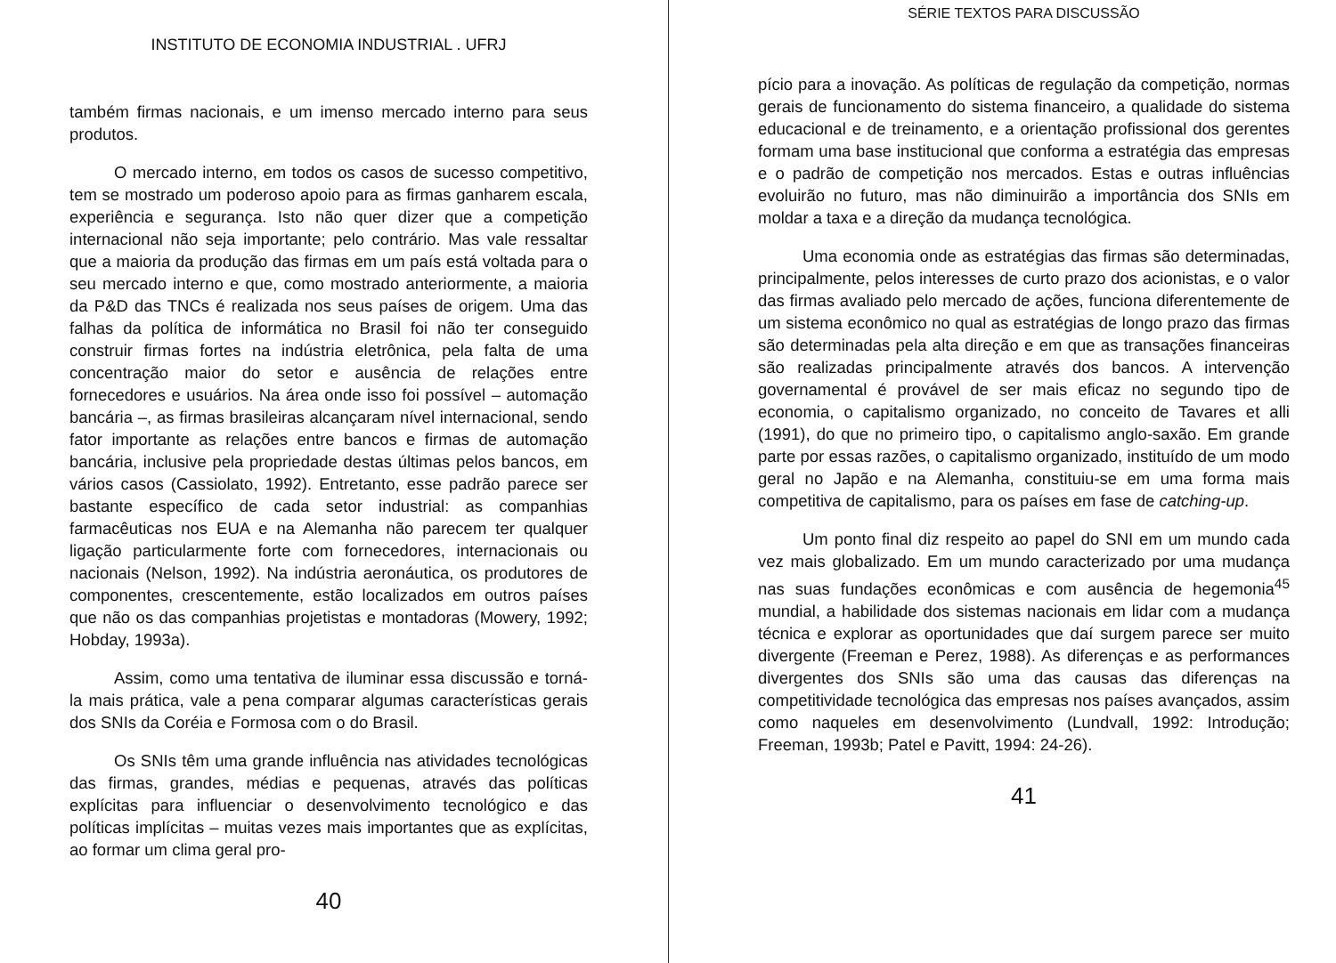INSTITUTO DE ECONOMIA INDUSTRIAL . UFRJ
também firmas nacionais, e um imenso mercado interno para seus produtos.
O mercado interno, em todos os casos de sucesso competitivo, tem se mostrado um poderoso apoio para as firmas ganharem escala, experiência e segurança. Isto não quer dizer que a competição internacional não seja importante; pelo contrário. Mas vale ressaltar que a maioria da produção das firmas em um país está voltada para o seu mercado interno e que, como mostrado anteriormente, a maioria da P&D das TNCs é realizada nos seus países de origem. Uma das falhas da política de informática no Brasil foi não ter conseguido construir firmas fortes na indústria eletrônica, pela falta de uma concentração maior do setor e ausência de relações entre fornecedores e usuários. Na área onde isso foi possível – automação bancária –, as firmas brasileiras alcançaram nível internacional, sendo fator importante as relações entre bancos e firmas de automação bancária, inclusive pela propriedade destas últimas pelos bancos, em vários casos (Cassiolato, 1992). Entretanto, esse padrão parece ser bastante específico de cada setor industrial: as companhias farmacêuticas nos EUA e na Alemanha não parecem ter qualquer ligação particularmente forte com fornecedores, internacionais ou nacionais (Nelson, 1992). Na indústria aeronáutica, os produtores de componentes, crescentemente, estão localizados em outros países que não os das companhias projetistas e montadoras (Mowery, 1992; Hobday, 1993a).
Assim, como uma tentativa de iluminar essa discussão e torná-la mais prática, vale a pena comparar algumas características gerais dos SNIs da Coréia e Formosa com o do Brasil.
Os SNIs têm uma grande influência nas atividades tecnológicas das firmas, grandes, médias e pequenas, através das políticas explícitas para influenciar o desenvolvimento tecnológico e das políticas implícitas – muitas vezes mais importantes que as explícitas, ao formar um clima geral pro-
40
SÉRIE TEXTOS PARA DISCUSSÃO
pício para a inovação. As políticas de regulação da competição, normas gerais de funcionamento do sistema financeiro, a qualidade do sistema educacional e de treinamento, e a orientação profissional dos gerentes formam uma base institucional que conforma a estratégia das empresas e o padrão de competição nos mercados. Estas e outras influências evoluirão no futuro, mas não diminuirão a importância dos SNIs em moldar a taxa e a direção da mudança tecnológica.
Uma economia onde as estratégias das firmas são determinadas, principalmente, pelos interesses de curto prazo dos acionistas, e o valor das firmas avaliado pelo mercado de ações, funciona diferentemente de um sistema econômico no qual as estratégias de longo prazo das firmas são determinadas pela alta direção e em que as transações financeiras são realizadas principalmente através dos bancos. A intervenção governamental é provável de ser mais eficaz no segundo tipo de economia, o capitalismo organizado, no conceito de Tavares et alli (1991), do que no primeiro tipo, o capitalismo anglo-saxão. Em grande parte por essas razões, o capitalismo organizado, instituído de um modo geral no Japão e na Alemanha, constituiu-se em uma forma mais competitiva de capitalismo, para os países em fase de catching-up.
Um ponto final diz respeito ao papel do SNI em um mundo cada vez mais globalizado. Em um mundo caracterizado por uma mudança nas suas fundações econômicas e com ausência de hegemonia<sup>45</sup> mundial, a habilidade dos sistemas nacionais em lidar com a mudança técnica e explorar as oportunidades que daí surgem parece ser muito divergente (Freeman e Perez, 1988). As diferenças e as performances divergentes dos SNIs são uma das causas das diferenças na competitividade tecnológica das empresas nos países avançados, assim como naqueles em desenvolvimento (Lundvall, 1992: Introdução; Freeman, 1993b; Patel e Pavitt, 1994: 24-26).
41